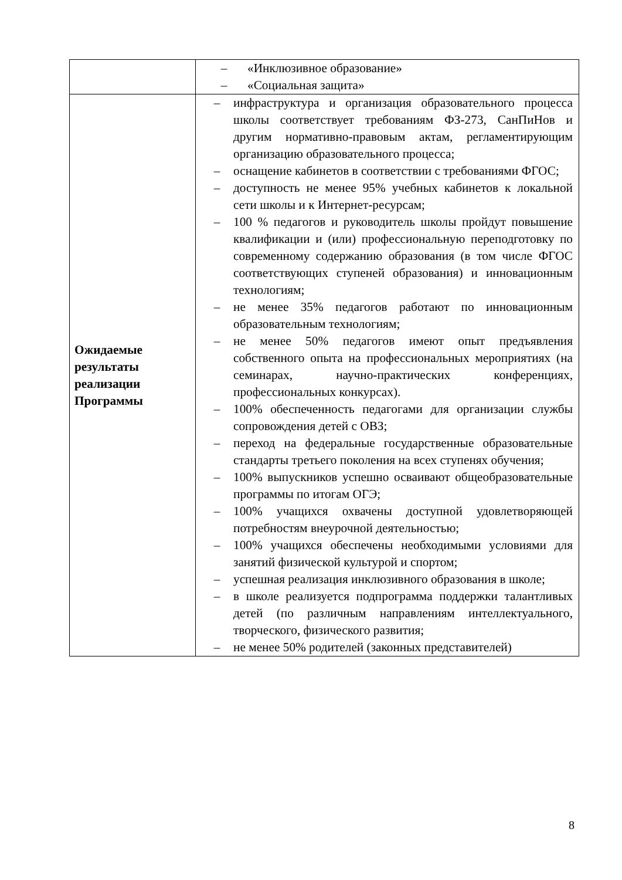| | – «Инклюзивное образование» – «Социальная защита» |
| Ожидаемые результаты реализации Программы | – инфраструктура и организация образовательного процесса школы соответствует требованиям ФЗ-273, СанПиНов и другим нормативно-правовым актам, регламентирующим организацию образовательного процесса; – оснащение кабинетов в соответствии с требованиями ФГОС; – доступность не менее 95% учебных кабинетов к локальной сети школы и к Интернет-ресурсам; – 100 % педагогов и руководитель школы пройдут повышение квалификации и (или) профессиональную переподготовку по современному содержанию образования (в том числе ФГОС соответствующих ступеней образования) и инновационным технологиям; – не менее 35% педагогов работают по инновационным образовательным технологиям; – не менее 50% педагогов имеют опыт предъявления собственного опыта на профессиональных мероприятиях (на семинарах, научно-практических конференциях, профессиональных конкурсах). – 100% обеспеченность педагогами для организации службы сопровождения детей с ОВЗ; – переход на федеральные государственные образовательные стандарты третьего поколения на всех ступенях обучения; – 100% выпускников успешно осваивают общеобразовательные программы по итогам ОГЭ; – 100% учащихся охвачены доступной удовлетворяющей потребностям внеурочной деятельностью; – 100% учащихся обеспечены необходимыми условиями для занятий физической культурой и спортом; – успешная реализация инклюзивного образования в школе; – в школе реализуется подпрограмма поддержки талантливых детей (по различным направлениям интеллектуального, творческого, физического развития; – не менее 50% родителей (законных представителей) |
8